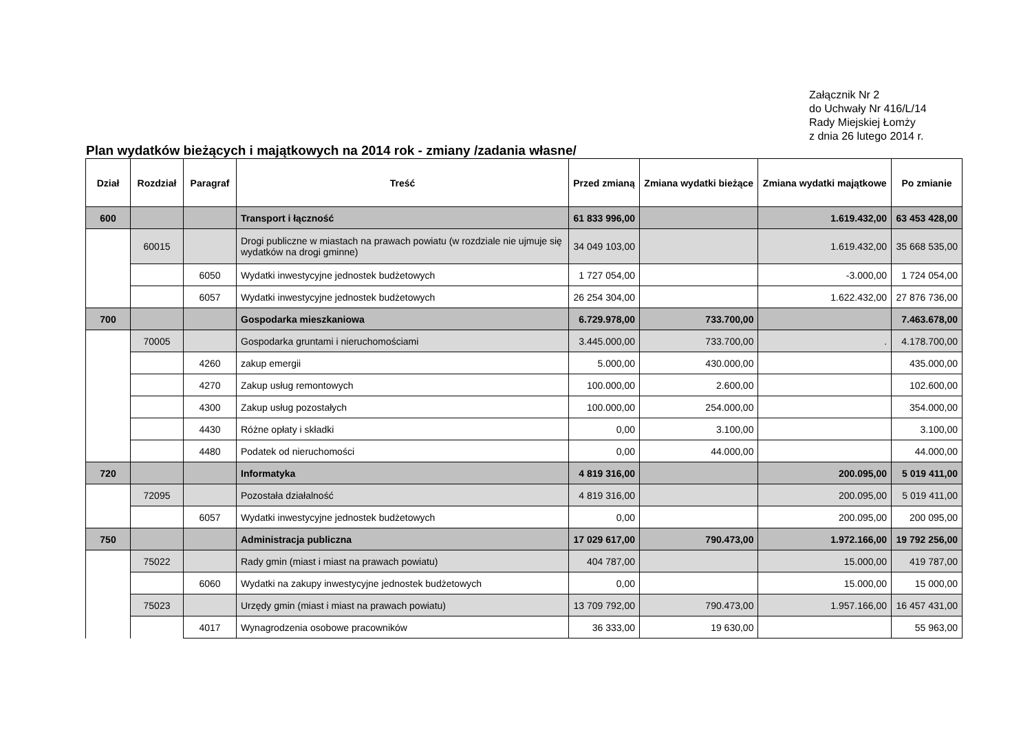Załącznik Nr 2
do Uchwały Nr 416/L/14
Rady Miejskiej Łomży
z dnia 26 lutego 2014 r.
Plan wydatków bieżących i majątkowych na 2014 rok - zmiany /zadania własne/
| Dział | Rozdział | Paragraf | Treść | Przed zmianą | Zmiana wydatki bieżące | Zmiana wydatki majątkowe | Po zmianie |
| --- | --- | --- | --- | --- | --- | --- | --- |
| 600 | | | Transport i łączność | 61 833 996,00 | | 1.619.432,00 | 63 453 428,00 |
| | 60015 | | Drogi publiczne w miastach na prawach powiatu (w rozdziale nie ujmuje się wydatków na drogi gminne) | 34 049 103,00 | | 1.619.432,00 | 35 668 535,00 |
| | | 6050 | Wydatki inwestycyjne jednostek budżetowych | 1 727 054,00 | | -3.000,00 | 1 724 054,00 |
| | | 6057 | Wydatki inwestycyjne jednostek budżetowych | 26 254 304,00 | | 1.622.432,00 | 27 876 736,00 |
| 700 | | | Gospodarka mieszkaniowa | 6.729.978,00 | 733.700,00 | | 7.463.678,00 |
| | 70005 | | Gospodarka gruntami i nieruchomościami | 3.445.000,00 | 733.700,00 | . | 4.178.700,00 |
| | | 4260 | zakup emergii | 5.000,00 | 430.000,00 | | 435.000,00 |
| | | 4270 | Zakup usług remontowych | 100.000,00 | 2.600,00 | | 102.600,00 |
| | | 4300 | Zakup usług pozostałych | 100.000,00 | 254.000,00 | | 354.000,00 |
| | | 4430 | Różne opłaty i składki | 0,00 | 3.100,00 | | 3.100,00 |
| | | 4480 | Podatek od nieruchomości | 0,00 | 44.000,00 | | 44.000,00 |
| 720 | | | Informatyka | 4 819 316,00 | | 200.095,00 | 5 019 411,00 |
| | 72095 | | Pozostała działalność | 4 819 316,00 | | 200.095,00 | 5 019 411,00 |
| | | 6057 | Wydatki inwestycyjne jednostek budżetowych | 0,00 | | 200.095,00 | 200 095,00 |
| 750 | | | Administracja publiczna | 17 029 617,00 | 790.473,00 | 1.972.166,00 | 19 792 256,00 |
| | 75022 | | Rady gmin (miast i miast na prawach powiatu) | 404 787,00 | | 15.000,00 | 419 787,00 |
| | | 6060 | Wydatki na zakupy inwestycyjne jednostek budżetowych | 0,00 | | 15.000,00 | 15 000,00 |
| | 75023 | | Urzędy gmin (miast i miast na prawach powiatu) | 13 709 792,00 | 790.473,00 | 1.957.166,00 | 16 457 431,00 |
| | | 4017 | Wynagrodzenia osobowe pracowników | 36 333,00 | 19 630,00 | | 55 963,00 |